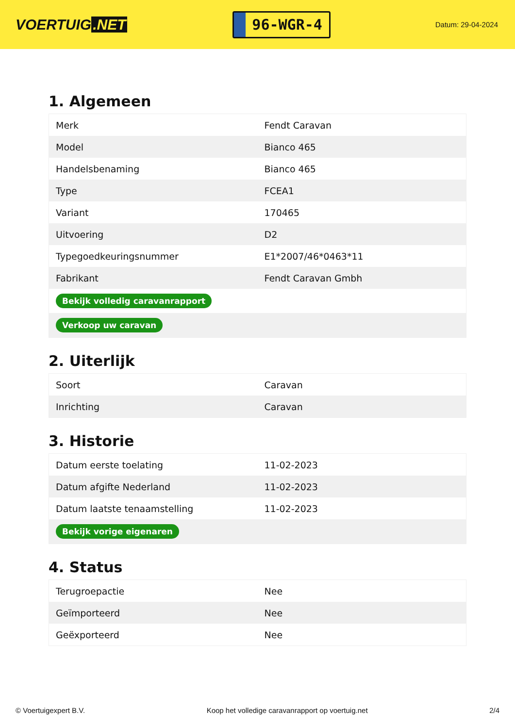VOERTUIG.NET
96-WGR-4
Datum: 29-04-2024
1. Algemeen
| Merk | Fendt Caravan |
| Model | Bianco 465 |
| Handelsbenaming | Bianco 465 |
| Type | FCEA1 |
| Variant | 170465 |
| Uitvoering | D2 |
| Typegoedkeuringsnummer | E1*2007/46*0463*11 |
| Fabrikant | Fendt Caravan Gmbh |
| Bekijk volledig caravanrapport | |
| Verkoop uw caravan | |
2. Uiterlijk
| Soort | Caravan |
| Inrichting | Caravan |
3. Historie
| Datum eerste toelating | 11-02-2023 |
| Datum afgifte Nederland | 11-02-2023 |
| Datum laatste tenaamstelling | 11-02-2023 |
| Bekijk vorige eigenaren | |
4. Status
| Terugroepactie | Nee |
| Geïmporteerd | Nee |
| Geëxporteerd | Nee |
© Voertuigexpert B.V. Koop het volledige caravanrapport op voertuig.net 2/4